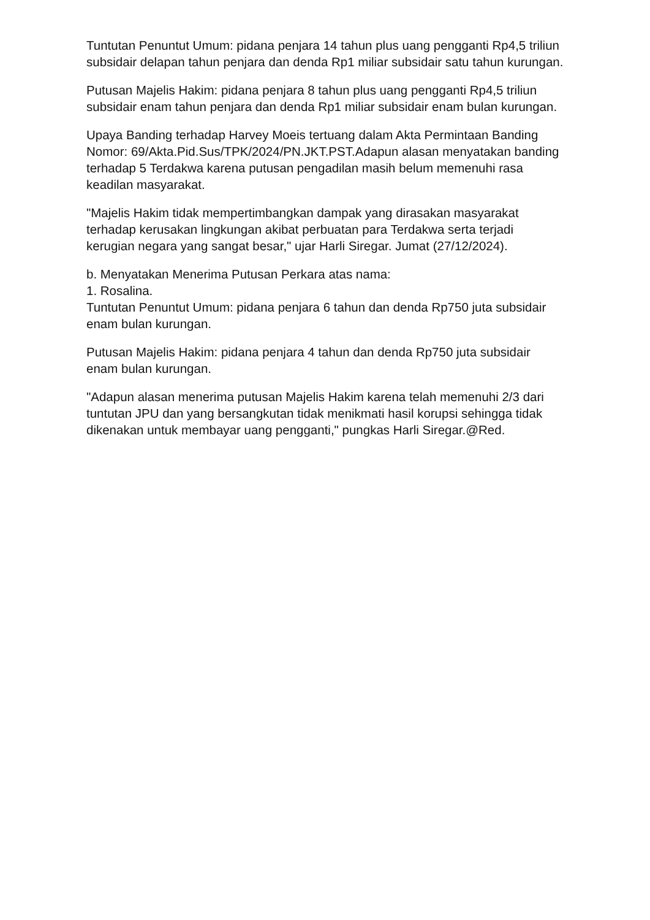Tuntutan Penuntut Umum: pidana penjara 14 tahun plus uang pengganti Rp4,5 triliun subsidair delapan tahun penjara dan denda Rp1 miliar subsidair satu tahun kurungan.
Putusan Majelis Hakim: pidana penjara 8 tahun plus uang pengganti Rp4,5 triliun subsidair enam tahun penjara dan denda Rp1 miliar subsidair enam bulan kurungan.
Upaya Banding terhadap Harvey Moeis tertuang dalam Akta Permintaan Banding Nomor: 69/Akta.Pid.Sus/TPK/2024/PN.JKT.PST.Adapun alasan menyatakan banding terhadap 5 Terdakwa karena putusan pengadilan masih belum memenuhi rasa keadilan masyarakat.
"Majelis Hakim tidak mempertimbangkan dampak yang dirasakan masyarakat terhadap kerusakan lingkungan akibat perbuatan para Terdakwa serta terjadi kerugian negara yang sangat besar," ujar Harli Siregar. Jumat (27/12/2024).
b. Menyatakan Menerima Putusan Perkara atas nama:
1. Rosalina.
Tuntutan Penuntut Umum: pidana penjara 6 tahun dan denda Rp750 juta subsidair enam bulan kurungan.
Putusan Majelis Hakim: pidana penjara 4 tahun dan denda Rp750 juta subsidair enam bulan kurungan.
"Adapun alasan menerima putusan Majelis Hakim karena telah memenuhi 2/3 dari tuntutan JPU dan yang bersangkutan tidak menikmati hasil korupsi sehingga tidak dikenakan untuk membayar uang pengganti," pungkas Harli Siregar.@Red.